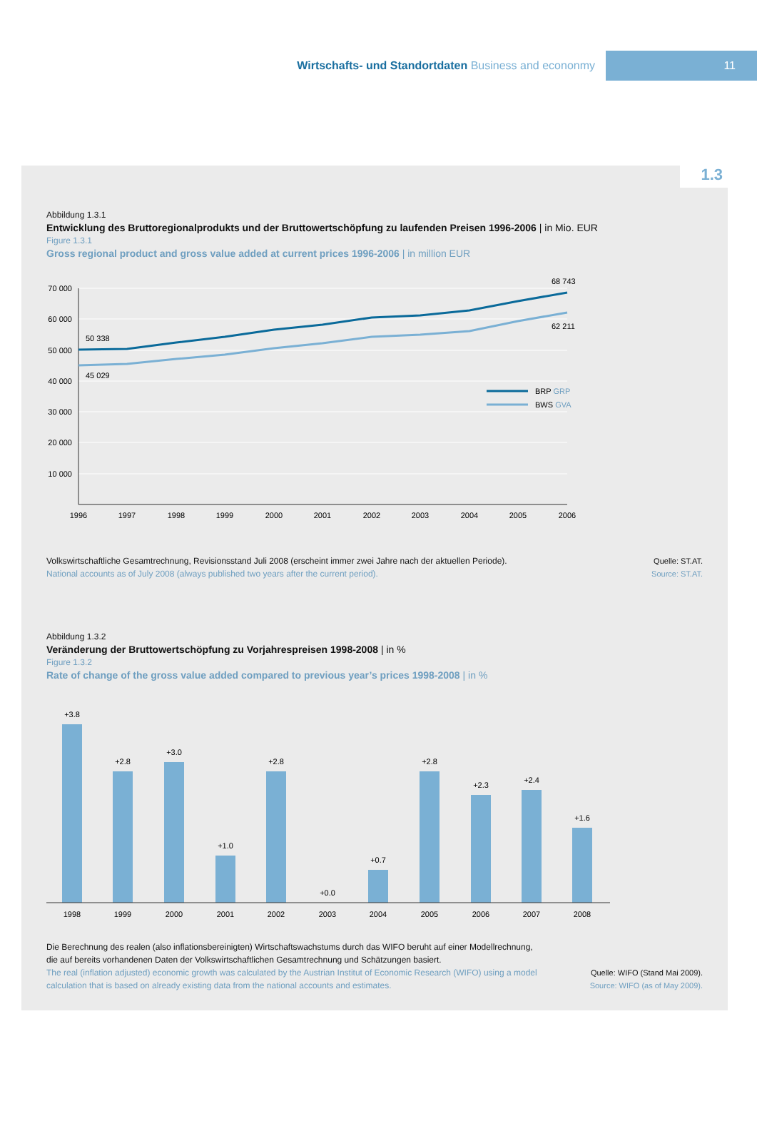Wirtschafts- und Standortdaten Business and econonmy
11
Abbildung 1.3.1
Entwicklung des Bruttoregionalprodukts und der Bruttowertschöpfung zu laufenden Preisen 1996-2006 | in Mio. EUR
Figure 1.3.1
Gross regional product and gross value added at current prices 1996-2006 | in million EUR
70 000
60 000
50 000
40 000
30 000
20 000
10 000
50 338
45 029
68 743
62 211
BRP GRP
BWS GVA
1996
1997
1998
1999
2000
2001
2002
2003
2004
2005
2006
Volkswirtschaftliche Gesamtrechnung, Revisionsstand Juli 2008 (erscheint immer zwei Jahre nach der aktuellen Periode).
National accounts as of July 2008 (always published two years after the current period).
Quelle: ST.AT.
Source: ST.AT.
Abbildung 1.3.2
Veränderung der Bruttowertschöpfung zu Vorjahrespreisen 1998-2008 | in %
Figure 1.3.2
Rate of change of the gross value added compared to previous year’s prices 1998-2008 | in %
+3.8
+2.8
+3.0
+1.0
+2.8
+0.0
+0.7
+2.8
+2.3
+2.4
+1.6
1998
1999
2000
2001
2002
2003
2004
2005
2006
2007
2008
Die Berechnung des realen (also inflationsbereinigten) Wirtschaftswachstums durch das WIFO beruht auf einer Modellrechnung, die auf bereits vorhandenen Daten der Volkswirtschaftlichen Gesamtrechnung und Schätzungen basiert.
The real (inflation adjusted) economic growth was calculated by the Austrian Institut of Economic Research (WIFO) using a model calculation that is based on already existing data from the national accounts and estimates.
Quelle: WIFO (Stand Mai 2009).
Source: WIFO (as of May 2009).
1.3